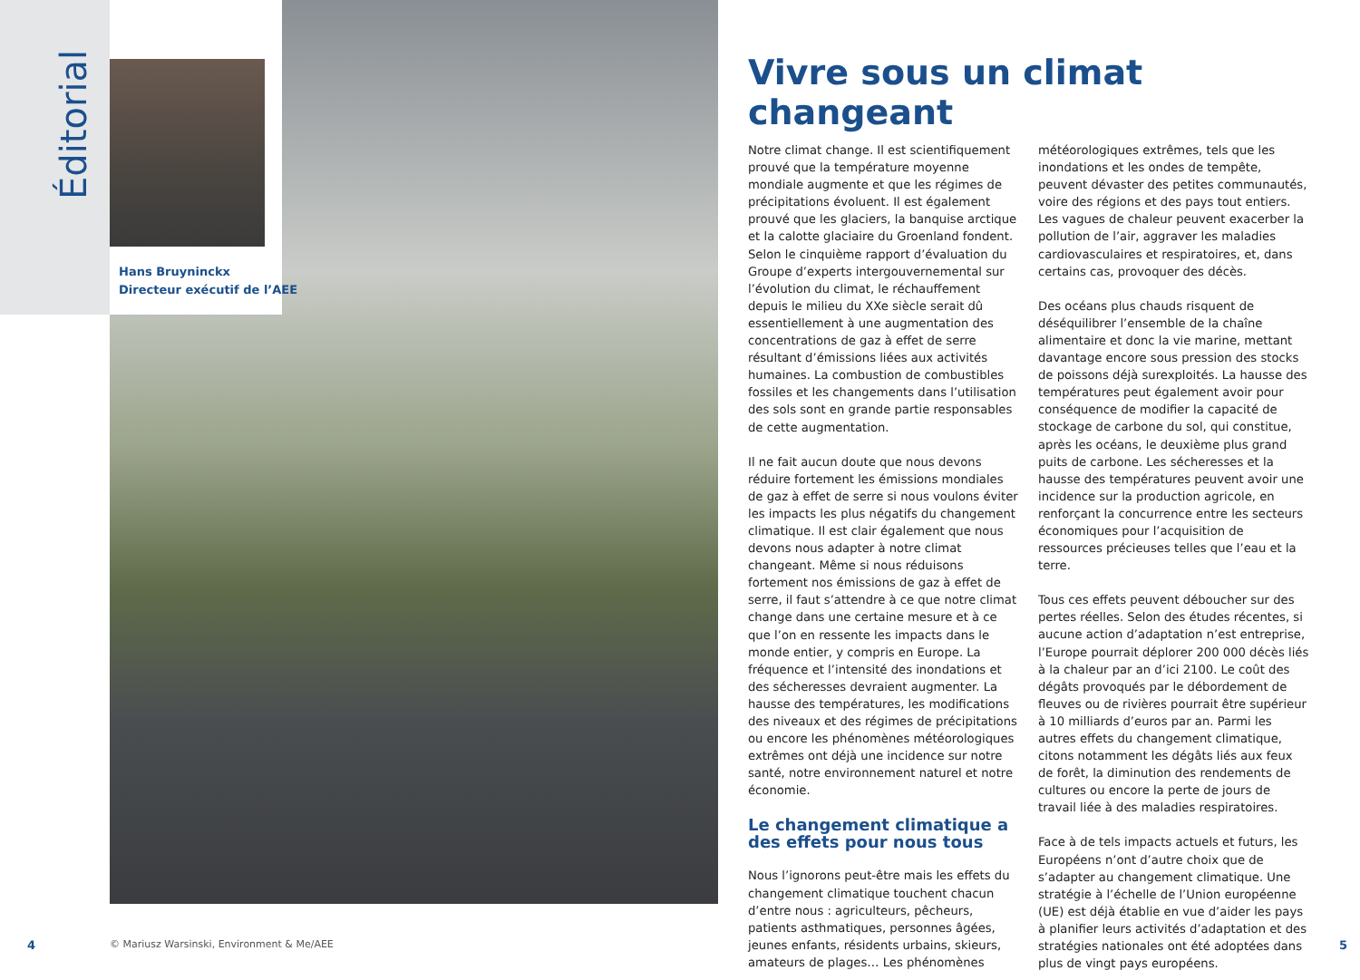Éditorial
Hans Bruyninckx
Directeur exécutif de l’AEE
Vivre sous un climat changeant
Notre climat change. Il est scientifiquement prouvé que la température moyenne mondiale augmente et que les régimes de précipitations évoluent. Il est également prouvé que les glaciers, la banquise arctique et la calotte glaciaire du Groenland fondent. Selon le cinquième rapport d’évaluation du Groupe d’experts intergouvernemental sur l’évolution du climat, le réchauffement depuis le milieu du XXe siècle serait dû essentiellement à une augmentation des concentrations de gaz à effet de serre résultant d’émissions liées aux activités humaines. La combustion de combustibles fossiles et les changements dans l’utilisation des sols sont en grande partie responsables de cette augmentation.
Il ne fait aucun doute que nous devons réduire fortement les émissions mondiales de gaz à effet de serre si nous voulons éviter les impacts les plus négatifs du changement climatique. Il est clair également que nous devons nous adapter à notre climat changeant. Même si nous réduisons fortement nos émissions de gaz à effet de serre, il faut s’attendre à ce que notre climat change dans une certaine mesure et à ce que l’on en ressente les impacts dans le monde entier, y compris en Europe. La fréquence et l’intensité des inondations et des sécheresses devraient augmenter. La hausse des températures, les modifications des niveaux et des régimes de précipitations ou encore les phénomènes météorologiques extrêmes ont déjà une incidence sur notre santé, notre environnement naturel et notre économie.
Le changement climatique a des effets pour nous tous
Nous l’ignorons peut-être mais les effets du changement climatique touchent chacun d’entre nous : agriculteurs, pêcheurs, patients asthmatiques, personnes âgées, jeunes enfants, résidents urbains, skieurs, amateurs de plages… Les phénomènes météorologiques extrêmes, tels que les inondations et les ondes de tempête, peuvent dévaster des petites communautés, voire des régions et des pays tout entiers. Les vagues de chaleur peuvent exacerber la pollution de l’air, aggraver les maladies cardiovasculaires et respiratoires, et, dans certains cas, provoquer des décès.
Des océans plus chauds risquent de déséquilibrer l’ensemble de la chaîne alimentaire et donc la vie marine, mettant davantage encore sous pression des stocks de poissons déjà surexploités. La hausse des températures peut également avoir pour conséquence de modifier la capacité de stockage de carbone du sol, qui constitue, après les océans, le deuxième plus grand puits de carbone. Les sécheresses et la hausse des températures peuvent avoir une incidence sur la production agricole, en renforçant la concurrence entre les secteurs économiques pour l’acquisition de ressources précieuses telles que l’eau et la terre.
Tous ces effets peuvent déboucher sur des pertes réelles. Selon des études récentes, si aucune action d’adaptation n’est entreprise, l’Europe pourrait déplorer 200 000 décès liés à la chaleur par an d’ici 2100. Le coût des dégâts provoqués par le débordement de fleuves ou de rivières pourrait être supérieur à 10 milliards d’euros par an. Parmi les autres effets du changement climatique, citons notamment les dégâts liés aux feux de forêt, la diminution des rendements de cultures ou encore la perte de jours de travail liée à des maladies respiratoires.
Face à de tels impacts actuels et futurs, les Européens n’ont d’autre choix que de s’adapter au changement climatique. Une stratégie à l’échelle de l’Union européenne (UE) est déjà établie en vue d’aider les pays à planifier leurs activités d’adaptation et des stratégies nationales ont été adoptées dans plus de vingt pays européens.
4
© Mariusz Warsinski, Environment & Me/AEE
5